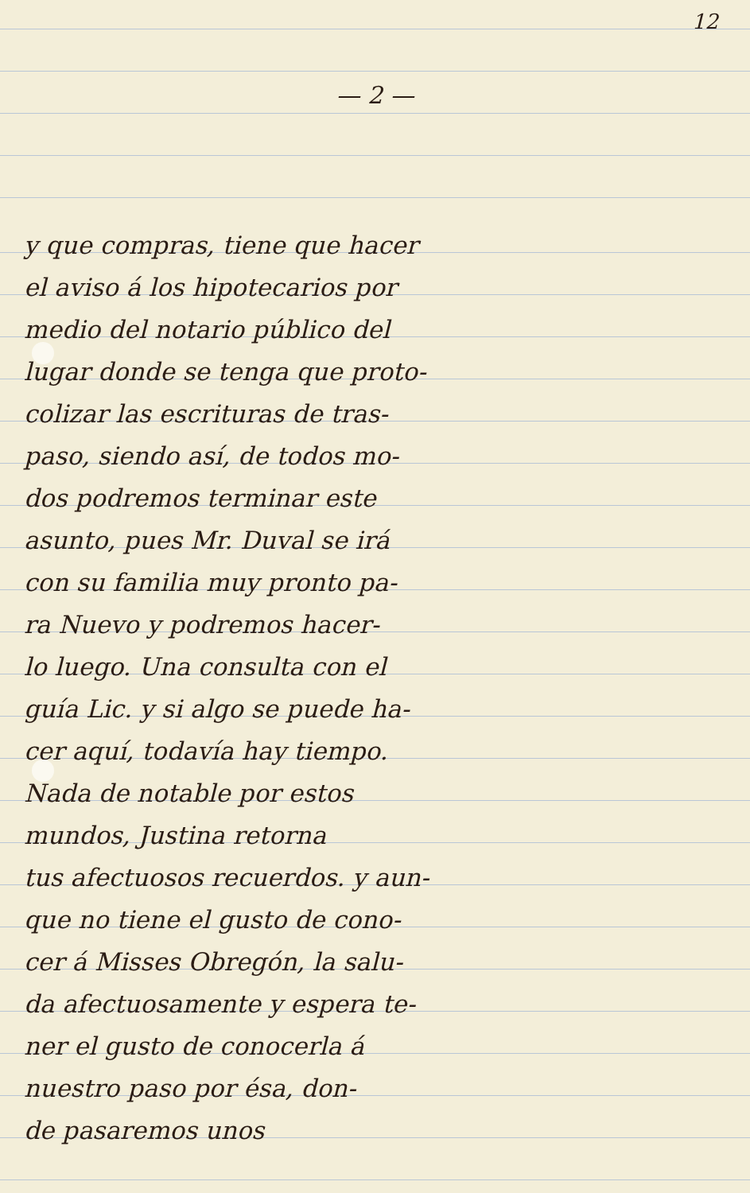12
— 2 —
y que compras, tiene que hacer
el aviso á los hipotecarios por
medio del notario público del
lugar donde se tenga que proto-
colizar las escrituras de tras-
paso, siendo así, de todos mo-
dos podremos terminar este
asunto, pues Mr. Duval se irá
con su familia muy pronto pa-
ra Nuevo y podremos hacer-
lo luego. Una consulta con el
guía Lic. y si algo se puede ha-
cer aquí, todavía hay tiempo.
Nada de notable por estos
mundos, Justina retorna
tus afectuosos recuerdos. y aun-
que no tiene el gusto de cono-
cer á Misses Obregón, la salu-
da afectuosamente y espera te-
ner el gusto de conocerla á
nuestro paso por ésa, don-
de pasaremos unos